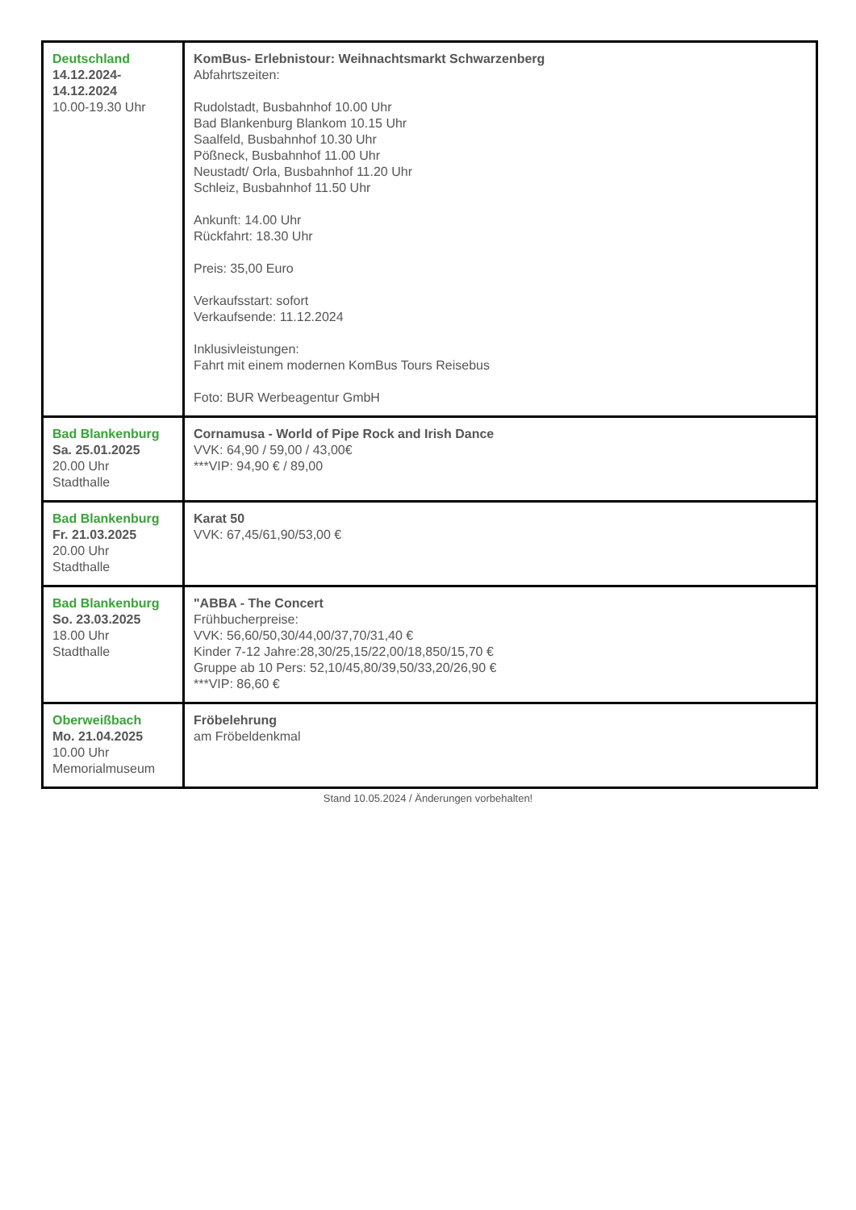| Deutschland 14.12.2024- 14.12.2024 10.00-19.30 Uhr | KomBus- Erlebnistour: Weihnachtsmarkt Schwarzenberg Abfahrtszeiten: Rudolstadt, Busbahnhof 10.00 Uhr Bad Blankenburg Blankom 10.15 Uhr Saalfeld, Busbahnhof 10.30 Uhr Pößneck, Busbahnhof 11.00 Uhr Neustadt/ Orla, Busbahnhof 11.20 Uhr Schleiz, Busbahnhof 11.50 Uhr Ankunft: 14.00 Uhr Rückfahrt: 18.30 Uhr Preis: 35,00 Euro Verkaufsstart: sofort Verkaufsende: 11.12.2024 Inklusivleistungen: Fahrt mit einem modernen KomBus Tours Reisebus Foto: BUR Werbeagentur GmbH |
| Bad Blankenburg Sa. 25.01.2025 20.00 Uhr Stadthalle | Cornamusa - World of Pipe Rock and Irish Dance VVK: 64,90 / 59,00 / 43,00€ ***VIP: 94,90 € / 89,00 |
| Bad Blankenburg Fr. 21.03.2025 20.00 Uhr Stadthalle | Karat 50 VVK: 67,45/61,90/53,00 € |
| Bad Blankenburg So. 23.03.2025 18.00 Uhr Stadthalle | "ABBA - The Concert Frühbucherpreise: VVK: 56,60/50,30/44,00/37,70/31,40 € Kinder 7-12 Jahre:28,30/25,15/22,00/18,850/15,70 € Gruppe ab 10 Pers: 52,10/45,80/39,50/33,20/26,90 € ***VIP: 86,60 € |
| Oberweißbach Mo. 21.04.2025 10.00 Uhr Memorialmuseum | Fröbelehrung am Fröbeldenkmal |
Stand 10.05.2024 / Änderungen vorbehalten!